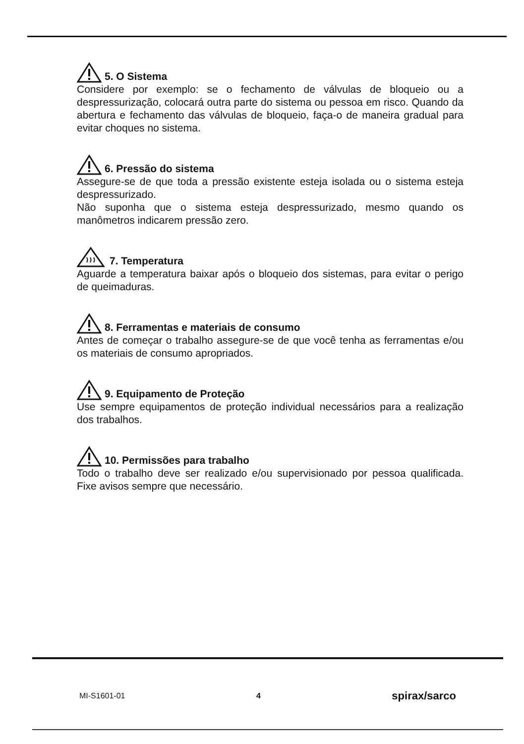5. O Sistema
Considere por exemplo: se o fechamento de válvulas de bloqueio ou a despressurização, colocará outra parte do sistema ou pessoa em risco. Quando da abertura e fechamento das válvulas de bloqueio, faça-o de maneira gradual para evitar choques no sistema.
6. Pressão do sistema
Assegure-se de que toda a pressão existente esteja isolada ou o sistema esteja despressurizado.
Não suponha que o sistema esteja despressurizado, mesmo quando os manômetros indicarem pressão zero.
7. Temperatura
Aguarde a temperatura baixar após o bloqueio dos sistemas, para evitar o perigo de queimaduras.
8. Ferramentas e materiais de consumo
Antes de começar o trabalho assegure-se de que você tenha as ferramentas e/ou os materiais de consumo apropriados.
9. Equipamento de Proteção
Use sempre equipamentos de proteção individual necessários para a realização dos trabalhos.
10. Permissões para trabalho
Todo o trabalho deve ser realizado e/ou supervisionado por pessoa qualificada. Fixe avisos sempre que necessário.
MI-S1601-01 4 spirax/sarco